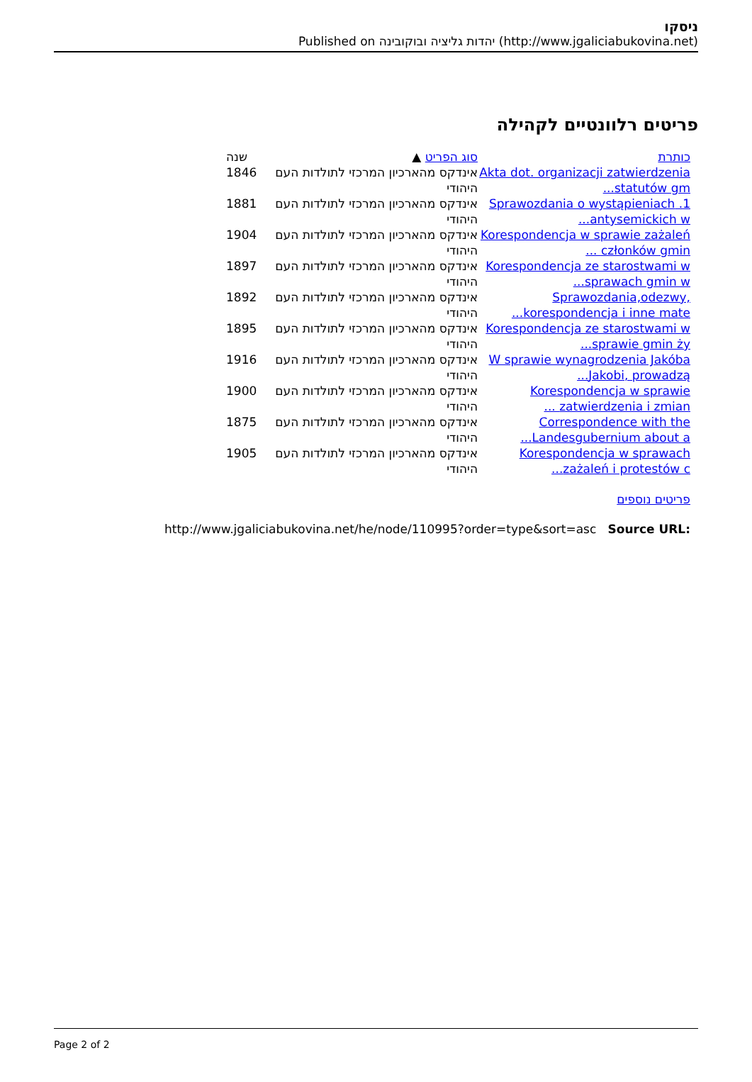ניסקו
Published on יהדות גליציה ובוקובינה (http://www.jgaliciabukovina.net)
פריטים רלוונטיים לקהילה
| כותרת | סוג הפריט ▲ | שנה |
| --- | --- | --- |
| Akta dot. organizacji zatwierdzenia statutów gm... | אינדקס מהארכיון המרכזי לתולדות העם היהודי | 1846 |
| 1. Sprawozdania o wystąpieniach antysemickich w... | אינדקס מהארכיון המרכזי לתולדות העם היהודי | 1881 |
| Korespondencja w sprawie zażaleń członków gmin ... | אינדקס מהארכיון המרכזי לתולדות העם היהודי | 1904 |
| Korespondencja ze starostwami w sprawach gmin w... | אינדקס מהארכיון המרכזי לתולדות העם היהודי | 1897 |
| Sprawozdania,odezwy, korespondencja i inne mate... | אינדקס מהארכיון המרכזי לתולדות העם היהודי | 1892 |
| Korespondencja ze starostwami w sprawie gmin ży... | אינדקס מהארכיון המרכזי לתולדות העם היהודי | 1895 |
| W sprawie wynagrodzenia Jakóba Jakobi, prowadzą... | אינדקס מהארכיון המרכזי לתולדות העם היהודי | 1916 |
| Korespondencja w sprawie zatwierdzenia i zmian ... | אינדקס מהארכיון המרכזי לתולדות העם היהודי | 1900 |
| Correspondence with the Landesgubernium about a... | אינדקס מהארכיון המרכזי לתולדות העם היהודי | 1875 |
| Korespondencja w sprawach zażaleń i protestów c... | אינדקס מהארכיון המרכזי לתולדות העם היהודי | 1905 |
פריטים נוספים
http://www.jgaliciabukovina.net/he/node/110995?order=type&sort=asc Source URL:
Page 2 of 2